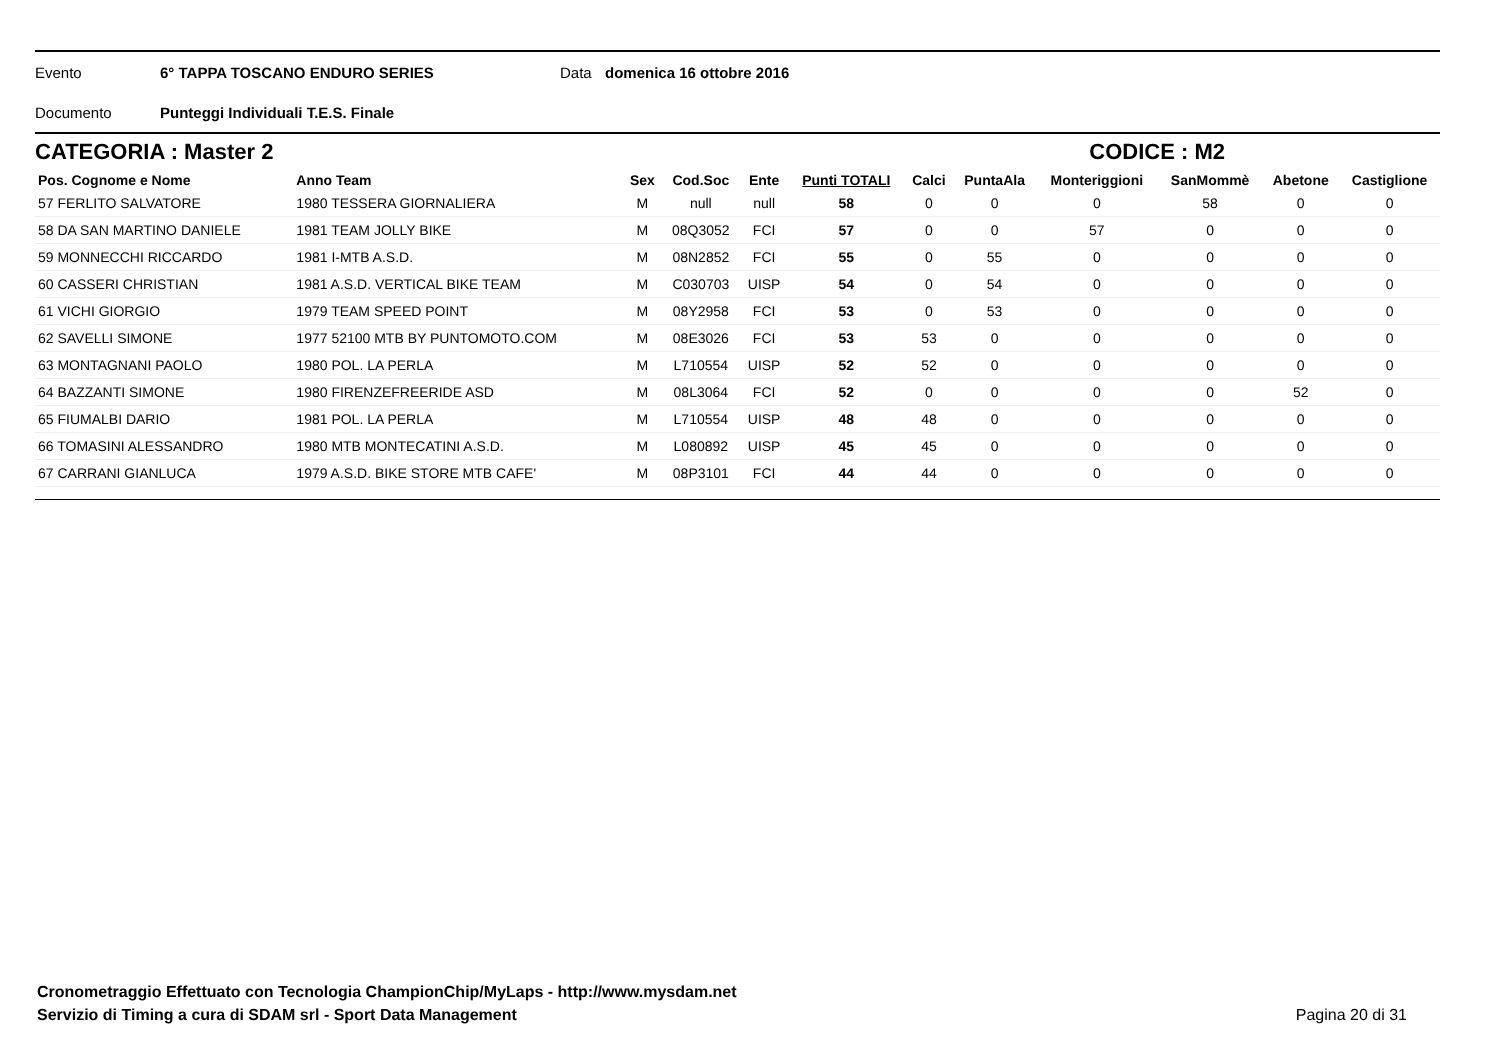Evento 6° TAPPA TOSCANO ENDURO SERIES Data domenica 16 ottobre 2016
Documento Punteggi Individuali T.E.S. Finale
CATEGORIA : Master 2 CODICE : M2
| Pos. Cognome e Nome | Anno Team | Sex | Cod.Soc | Ente | Punti TOTALI | Calci | PuntaAla | Monteriggioni | SanMommè | Abetone | Castiglione |
| --- | --- | --- | --- | --- | --- | --- | --- | --- | --- | --- | --- |
| 57 FERLITO SALVATORE | 1980 TESSERA GIORNALIERA | M | null | null | 58 | 0 | 0 | 0 | 58 | 0 | 0 |
| 58 DA SAN MARTINO DANIELE | 1981 TEAM JOLLY BIKE | M | 08Q3052 | FCI | 57 | 0 | 0 | 57 | 0 | 0 | 0 |
| 59 MONNECCHI RICCARDO | 1981 I-MTB A.S.D. | M | 08N2852 | FCI | 55 | 0 | 55 | 0 | 0 | 0 | 0 |
| 60 CASSERI CHRISTIAN | 1981 A.S.D. VERTICAL BIKE TEAM | M | C030703 | UISP | 54 | 0 | 54 | 0 | 0 | 0 | 0 |
| 61 VICHI GIORGIO | 1979 TEAM SPEED POINT | M | 08Y2958 | FCI | 53 | 0 | 53 | 0 | 0 | 0 | 0 |
| 62 SAVELLI SIMONE | 1977 52100 MTB BY PUNTOMOTO.COM | M | 08E3026 | FCI | 53 | 53 | 0 | 0 | 0 | 0 | 0 |
| 63 MONTAGNANI PAOLO | 1980 POL. LA PERLA | M | L710554 | UISP | 52 | 52 | 0 | 0 | 0 | 0 | 0 |
| 64 BAZZANTI SIMONE | 1980 FIRENZEFREERIDE ASD | M | 08L3064 | FCI | 52 | 0 | 0 | 0 | 0 | 52 | 0 |
| 65 FIUMALBI DARIO | 1981 POL. LA PERLA | M | L710554 | UISP | 48 | 48 | 0 | 0 | 0 | 0 | 0 |
| 66 TOMASINI ALESSANDRO | 1980 MTB MONTECATINI A.S.D. | M | L080892 | UISP | 45 | 45 | 0 | 0 | 0 | 0 | 0 |
| 67 CARRANI GIANLUCA | 1979 A.S.D. BIKE STORE MTB CAFE' | M | 08P3101 | FCI | 44 | 44 | 0 | 0 | 0 | 0 | 0 |
Cronometraggio Effettuato con Tecnologia ChampionChip/MyLaps - http://www.mysdam.net
Servizio di Timing a cura di SDAM srl - Sport Data Management Pagina 20 di 31